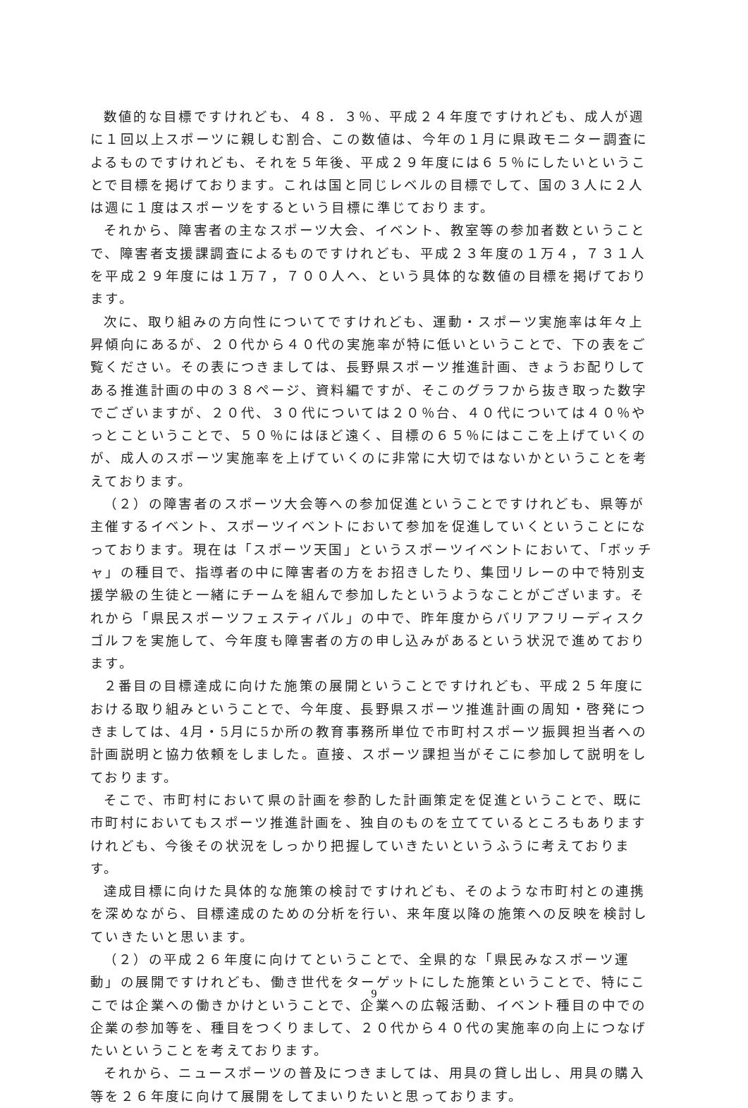数値的な目標ですけれども、４８．３％、平成２４年度ですけれども、成人が週に１回以上スポーツに親しむ割合、この数値は、今年の１月に県政モニター調査によるものですけれども、それを５年後、平成２９年度には６５％にしたいということで目標を掲げております。これは国と同じレベルの目標でして、国の３人に２人は週に１度はスポーツをするという目標に準じております。
それから、障害者の主なスポーツ大会、イベント、教室等の参加者数ということで、障害者支援課調査によるものですけれども、平成２３年度の１万４，７３１人を平成２９年度には１万７，７００人へ、という具体的な数値の目標を掲げております。
次に、取り組みの方向性についてですけれども、運動・スポーツ実施率は年々上昇傾向にあるが、２０代から４０代の実施率が特に低いということで、下の表をご覧ください。その表につきましては、長野県スポーツ推進計画、きょうお配りしてある推進計画の中の３８ページ、資料編ですが、そこのグラフから抜き取った数字でございますが、２０代、３０代については２０％台、４０代については４０％やっとこということで、５０％にはほど遠く、目標の６５％にはここを上げていくのが、成人のスポーツ実施率を上げていくのに非常に大切ではないかということを考えております。
（２）の障害者のスポーツ大会等への参加促進ということですけれども、県等が主催するイベント、スポーツイベントにおいて参加を促進していくということになっております。現在は「スポーツ天国」というスポーツイベントにおいて、「ボッチャ」の種目で、指導者の中に障害者の方をお招きしたり、集団リレーの中で特別支援学級の生徒と一緒にチームを組んで参加したというようなことがございます。それから「県民スポーツフェスティバル」の中で、昨年度からバリアフリーディスクゴルフを実施して、今年度も障害者の方の申し込みがあるという状況で進めております。
２番目の目標達成に向けた施策の展開ということですけれども、平成２５年度における取り組みということで、今年度、長野県スポーツ推進計画の周知・啓発につきましては、4月・5月に5か所の教育事務所単位で市町村スポーツ振興担当者への計画説明と協力依頼をしました。直接、スポーツ課担当がそこに参加して説明をしております。
そこで、市町村において県の計画を参酌した計画策定を促進ということで、既に市町村においてもスポーツ推進計画を、独自のものを立てているところもありますけれども、今後その状況をしっかり把握していきたいというふうに考えております。
達成目標に向けた具体的な施策の検討ですけれども、そのような市町村との連携を深めながら、目標達成のための分析を行い、来年度以降の施策への反映を検討していきたいと思います。
（２）の平成２６年度に向けてということで、全県的な「県民みなスポーツ運動」の展開ですけれども、働き世代をターゲットにした施策ということで、特にここでは企業への働きかけということで、企業への広報活動、イベント種目の中での企業の参加等を、種目をつくりまして、２０代から４０代の実施率の向上につなげたいということを考えております。
それから、ニュースポーツの普及につきましては、用具の貸し出し、用具の購入等を２６年度に向けて展開をしてまいりたいと思っております。
9